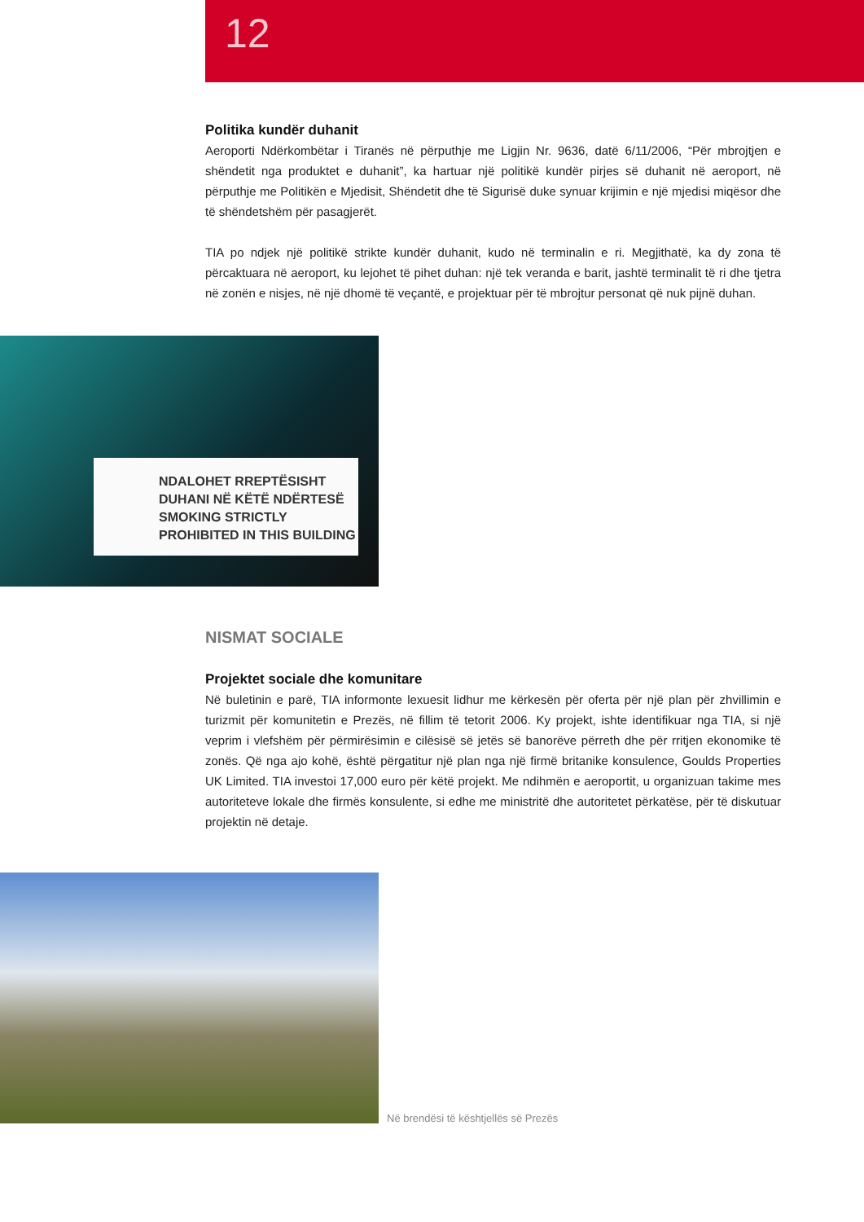12
Politika kundër duhanit
Aeroporti Ndërkombëtar i Tiranës në përputhje me Ligjin Nr. 9636, datë 6/11/2006, “Për mbrojtjen e shëndetit nga produktet e duhanit”, ka hartuar një politikë kundër pirjes së duhanit në aeroport, në përputhje me Politikën e Mjedisit, Shëndetit dhe të Sigurisë duke synuar krijimin e një mjedisi miqësor dhe të shëndetshëm për pasagjerët.
TIA po ndjek një politikë strikte kundër duhanit, kudo në terminalin e ri. Megjithatë, ka dy zona të përcaktuara në aeroport, ku lejohet të pihet duhan: një tek veranda e barit, jashtë terminalit të ri dhe tjetra në zonën e nisjes, në një dhomë të veçantë, e projektuar për të mbrojtur personat që nuk pijnë duhan.
NDALOHET RREPTËSISHT
DUHANI NË KËTË NDËRTESË
SMOKING STRICTLY
PROHIBITED IN THIS BUILDING
NISMAT SOCIALE
Projektet sociale dhe komunitare
Në buletinin e parë, TIA informonte lexuesit lidhur me kërkesën për oferta për një plan për zhvillimin e turizmit për komunitetin e Prezës, në fillim të tetorit 2006. Ky projekt, ishte identifikuar nga TIA, si një veprim i vlefshëm për përmirësimin e cilësisë së jetës së banorëve përreth dhe për rritjen ekonomike të zonës. Që nga ajo kohë, është përgatitur një plan nga një firmë britanike konsulence, Goulds Properties UK Limited. TIA investoi 17,000 euro për këtë projekt. Me ndihmën e aeroportit, u organizuan takime mes autoriteteve lokale dhe firmës konsulente, si edhe me ministritë dhe autoritetet përkatëse, për të diskutuar projektin në detaje.
Në brendësi të kështjellës së Prezës